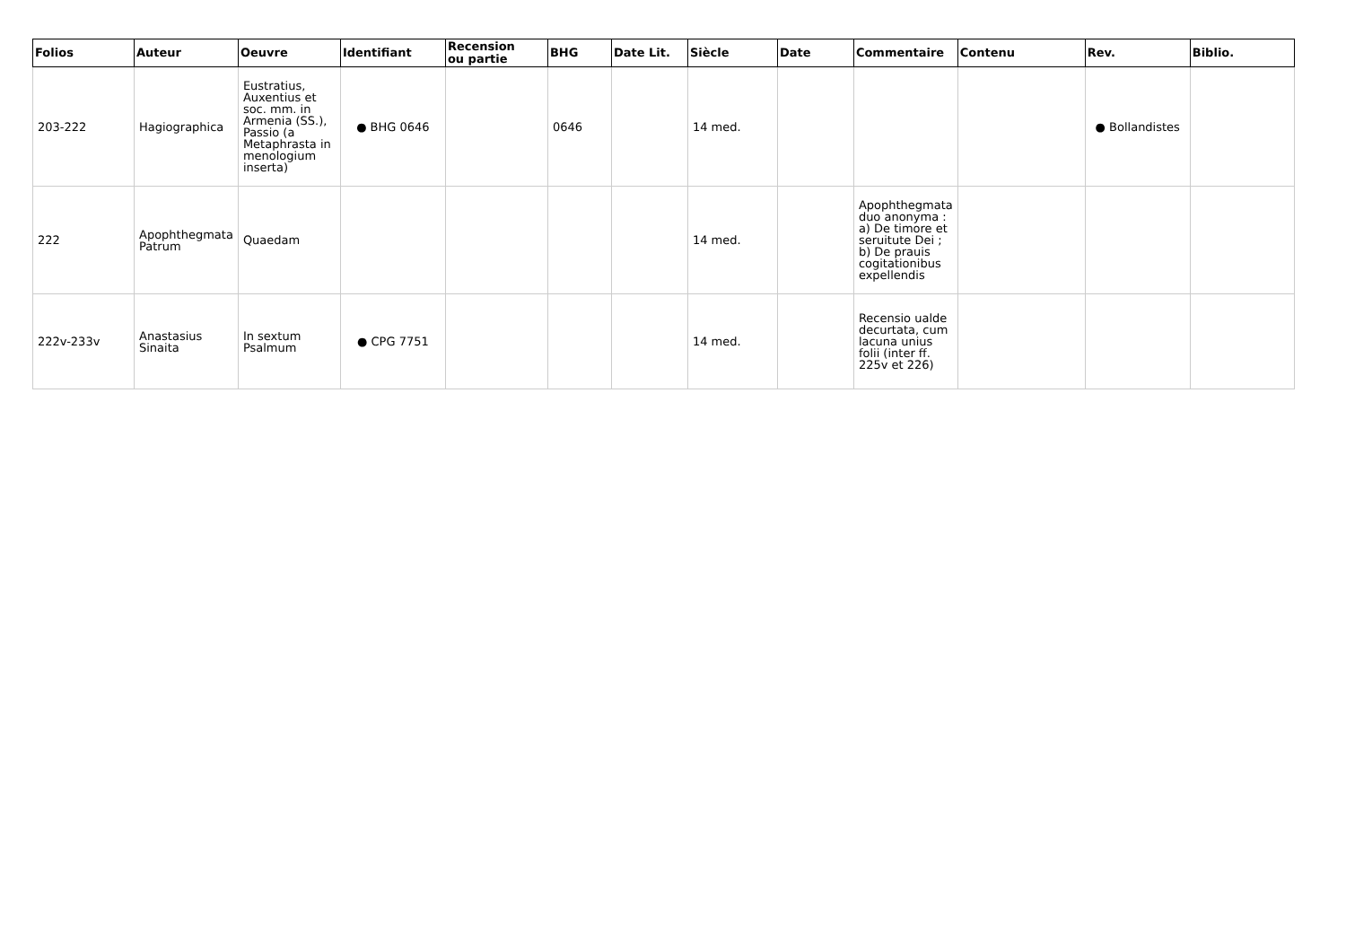| Folios | Auteur | Oeuvre | Identifiant | Recension ou partie | BHG | Date Lit. | Siècle | Date | Commentaire | Contenu | Rev. | Biblio. |
| --- | --- | --- | --- | --- | --- | --- | --- | --- | --- | --- | --- | --- |
| 203-222 | Hagiographica | Eustratius, Auxentius et soc. mm. in Armenia (SS.), Passio (a Metaphrasta in menologium inserta) | ● BHG 0646 | | 0646 | | 14 med. | | | | ● Bollandistes | |
| 222 | Apophthegmata Patrum | Quaedam | | | | | 14 med. | | Apophthegmata duo anonyma : a) De timore et seruitute Dei ; b) De prauis cogitationibus expellendis | | | |
| 222v-233v | Anastasius Sinaita | In sextum Psalmum | ● CPG 7751 | | | | 14 med. | | Recensio ualde decurtata, cum lacuna unius folii (inter ff. 225v et 226) | | | |